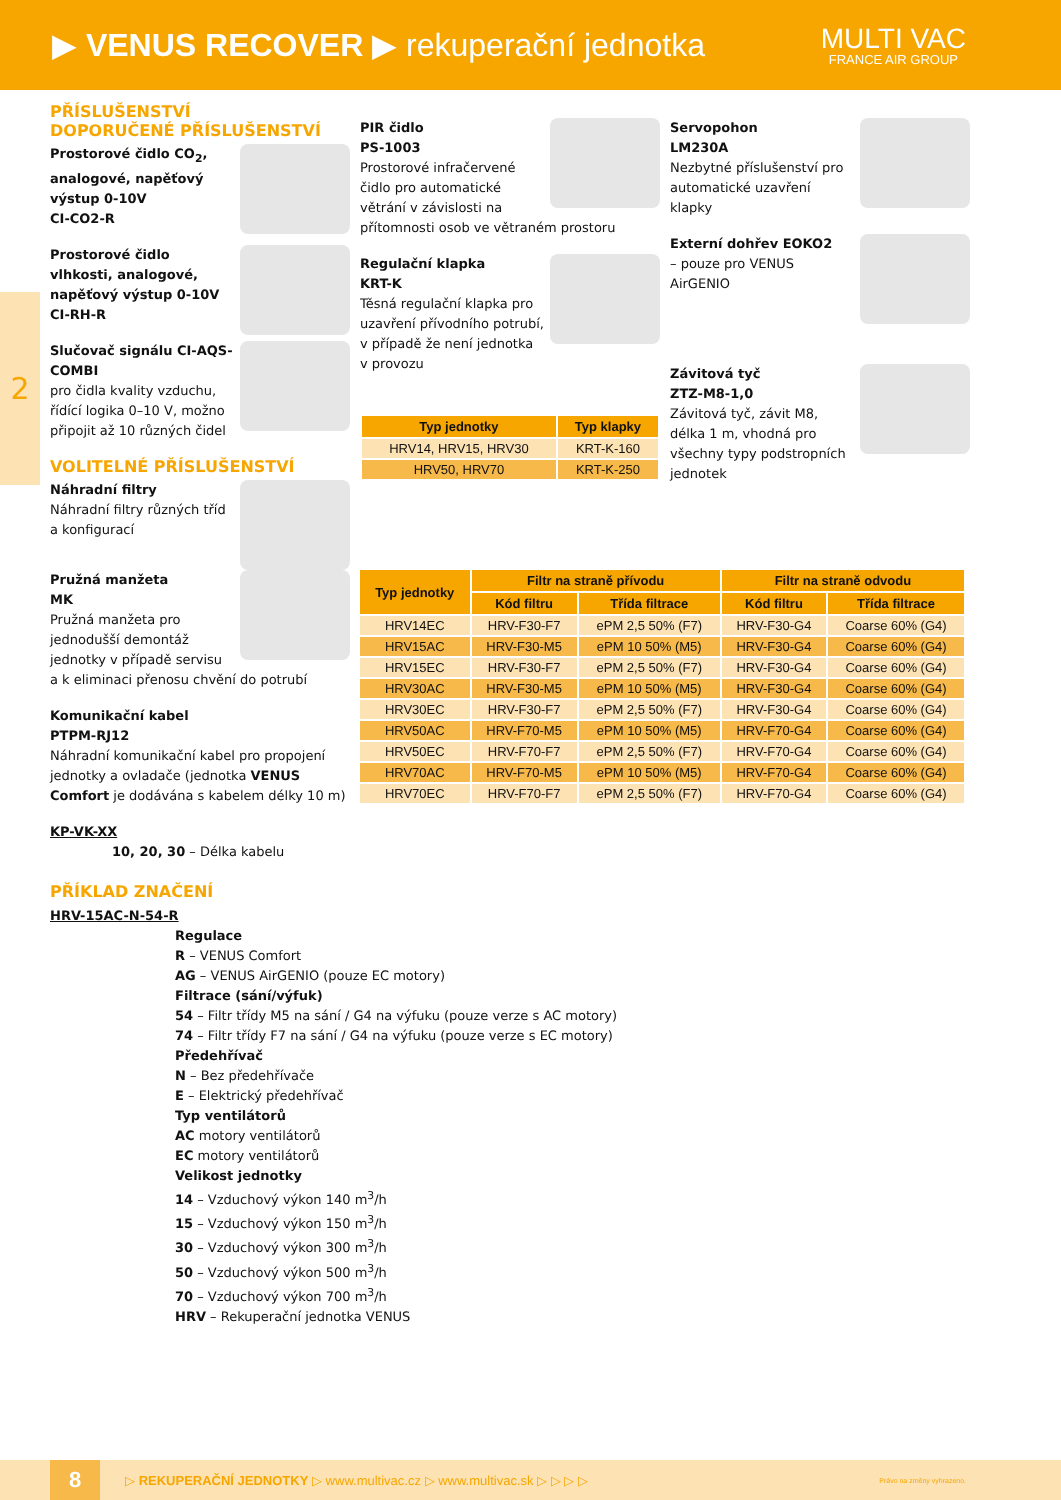▶ VENUS RECOVER ▶ rekuperační jednotka
MULTI VAC
FRANCE AIR GROUP
2
PŘÍSLUŠENSTVÍ
DOPORUČENÉ PŘÍSLUŠENSTVÍ
Prostorové čidlo CO<sub>2</sub>, analogové, napěťový výstup 0-10V
CI-CO2-R
Prostorové čidlo vlhkosti, analogové, napěťový výstup 0-10V
CI-RH-R
Slučovač signálu CI-AQS-COMBI
pro čidla kvality vzduchu, řídící logika 0–10 V, možno připojit až 10 různých čidel
VOLITELNÉ PŘÍSLUŠENSTVÍ
Náhradní filtry
Náhradní filtry různých tříd a konfigurací
Pružná manžeta
MK
Pružná manžeta pro jednodušší demontáž jednotky v případě servisu a k eliminaci přenosu chvění do potrubí
Komunikační kabel
PTPM-RJ12
Náhradní komunikační kabel pro propojení jednotky a ovladače (jednotka VENUS Comfort je dodávána s kabelem délky 10 m)
KP-VK-XX
10, 20, 30 – Délka kabelu
PIR čidlo
PS-1003
Prostorové infračervené čidlo pro automatické větrání v závislosti na přítomnosti osob ve větraném prostoru
Regulační klapka
KRT-K
Těsná regulační klapka pro uzavření přívodního potrubí, v případě že není jednotka v provozu
| Typ jednotky | Typ klapky |
| --- | --- |
| HRV14, HRV15, HRV30 | KRT-K-160 |
| HRV50, HRV70 | KRT-K-250 |
Servopohon
LM230A
Nezbytné příslušenství pro automatické uzavření klapky
Externí dohřev EOKO2
– pouze pro VENUS AirGENIO
Závitová tyč
ZTZ-M8-1,0
Závitová tyč, závit M8, délka 1 m, vhodná pro všechny typy podstropních jednotek
| Typ jednotky | Filtr na straně přívodu | | Filtr na straně odvodu | |
| --- | --- | --- | --- | --- |
| | Kód filtru | Třída filtrace | Kód filtru | Třída filtrace |
| HRV14EC | HRV-F30-F7 | ePM 2,5 50% (F7) | HRV-F30-G4 | Coarse 60% (G4) |
| HRV15AC | HRV-F30-M5 | ePM 10 50% (M5) | HRV-F30-G4 | Coarse 60% (G4) |
| HRV15EC | HRV-F30-F7 | ePM 2,5 50% (F7) | HRV-F30-G4 | Coarse 60% (G4) |
| HRV30AC | HRV-F30-M5 | ePM 10 50% (M5) | HRV-F30-G4 | Coarse 60% (G4) |
| HRV30EC | HRV-F30-F7 | ePM 2,5 50% (F7) | HRV-F30-G4 | Coarse 60% (G4) |
| HRV50AC | HRV-F70-M5 | ePM 10 50% (M5) | HRV-F70-G4 | Coarse 60% (G4) |
| HRV50EC | HRV-F70-F7 | ePM 2,5 50% (F7) | HRV-F70-G4 | Coarse 60% (G4) |
| HRV70AC | HRV-F70-M5 | ePM 10 50% (M5) | HRV-F70-G4 | Coarse 60% (G4) |
| HRV70EC | HRV-F70-F7 | ePM 2,5 50% (F7) | HRV-F70-G4 | Coarse 60% (G4) |
PŘÍKLAD ZNAČENÍ
HRV-15AC-N-54-R
Regulace
R – VENUS Comfort
AG – VENUS AirGENIO (pouze EC motory)
Filtrace (sání/výfuk)
54 – Filtr třídy M5 na sání / G4 na výfuku (pouze verze s AC motory)
74 – Filtr třídy F7 na sání / G4 na výfuku (pouze verze s EC motory)
Předehřívač
N – Bez předehřívače
E – Elektrický předehřívač
Typ ventilátorů
AC motory ventilátorů
EC motory ventilátorů
Velikost jednotky
14 – Vzduchový výkon 140 m<sup>3</sup>/h
15 – Vzduchový výkon 150 m<sup>3</sup>/h
30 – Vzduchový výkon 300 m<sup>3</sup>/h
50 – Vzduchový výkon 500 m<sup>3</sup>/h
70 – Vzduchový výkon 700 m<sup>3</sup>/h
HRV – Rekuperační jednotka VENUS
8 ▷ REKUPERAČNÍ JEDNOTKY ▷ www.multivac.cz ▷ www.multivac.sk ▷ ▷ ▷ ▷ Právo na změny vyhrazeno.